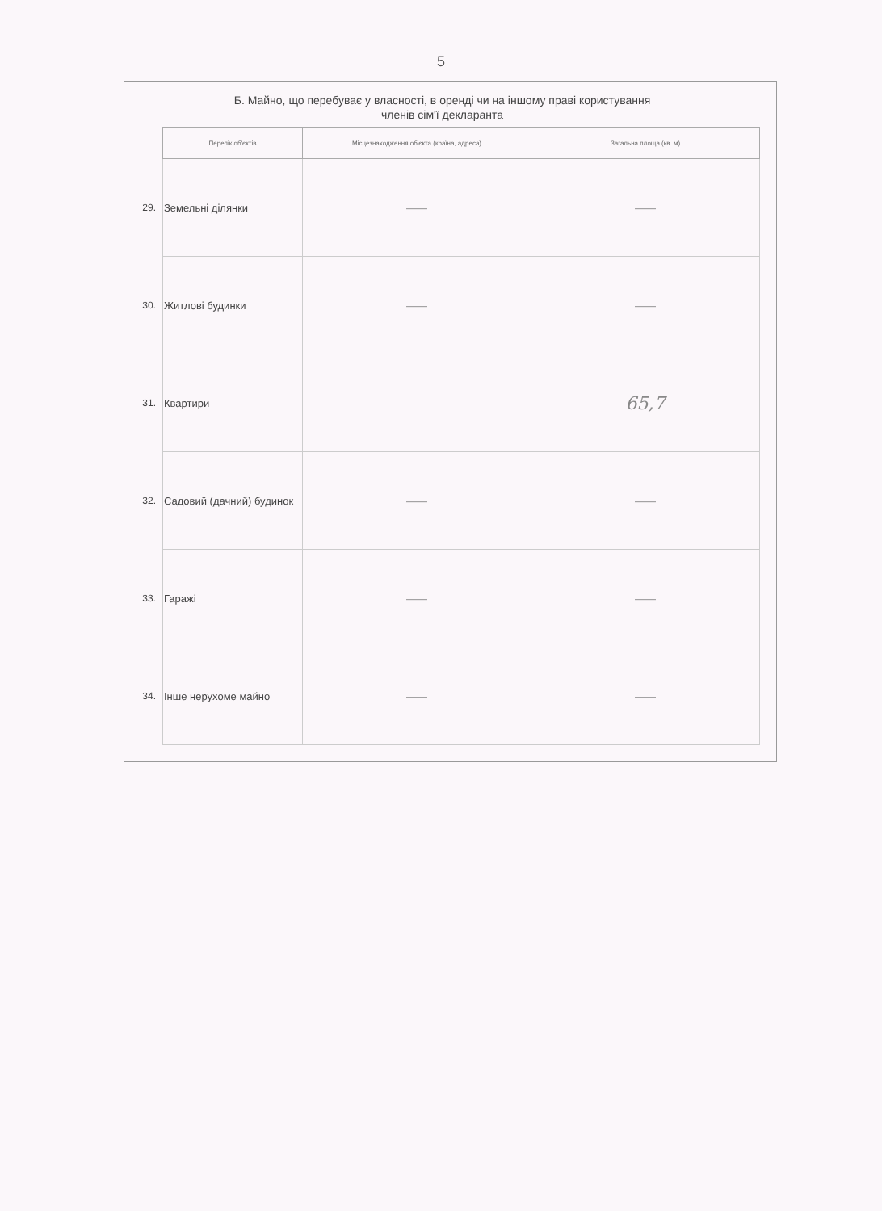5
Б. Майно, що перебуває у власності, в оренді чи на іншому праві користування
членів сім'ї декларанта
| | Перелік об'єктів | Місцезнаходження об'єкта (країна, адреса) | Загальна площа (кв. м) |
| --- | --- | --- | --- |
| 29. | Земельні ділянки | —— | —— |
| 30. | Житлові будинки | —— | —— |
| 31. | Квартири | | 65,7 |
| 32. | Садовий (дачний) будинок | —— | —— |
| 33. | Гаражі | —— | —— |
| 34. | Інше нерухоме майно | —— | —— |